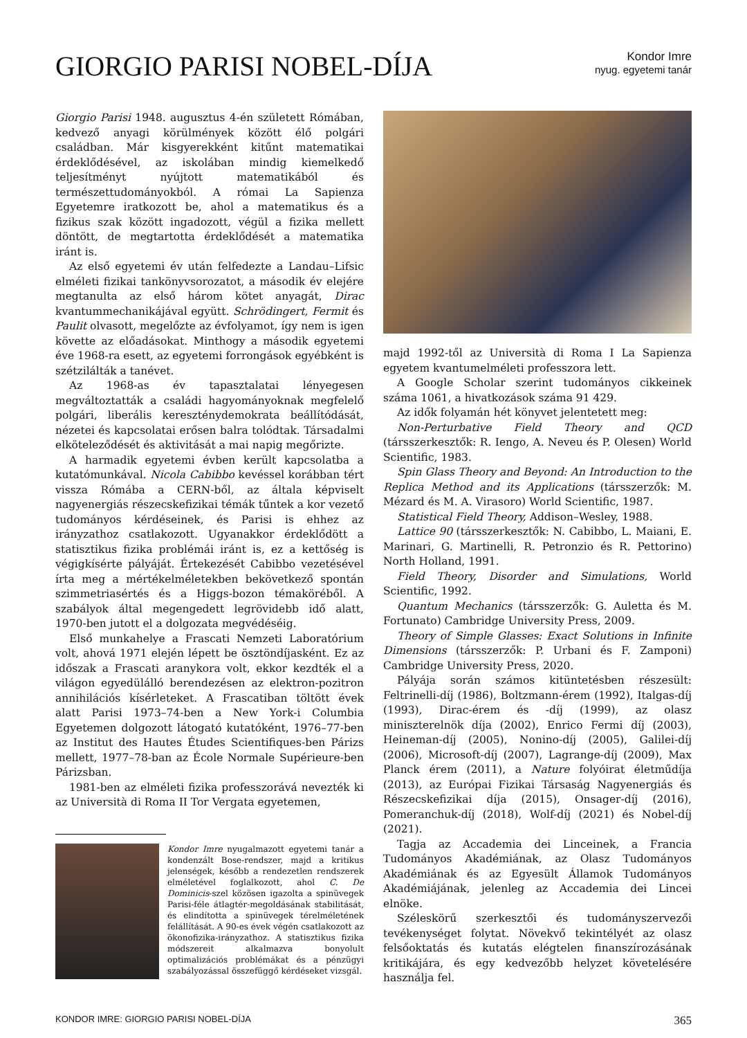GIORGIO PARISI NOBEL-DÍJA
Kondor Imre
nyug. egyetemi tanár
Giorgio Parisi 1948. augusztus 4-én született Rómában, kedvező anyagi körülmények között élő polgári családban. Már kisgyerekként kitűnt matematikai érdeklődésével, az iskolában mindig kiemelkedő teljesítményt nyújtott matematikából és természettudományokból. A római La Sapienza Egyetemre iratkozott be, ahol a matematikus és a fizikus szak között ingadozott, végül a fizika mellett döntött, de megtartotta érdeklődését a matematika iránt is.
Az első egyetemi év után felfedezte a Landau–Lifsic elméleti fizikai tankönyvsorozatot, a második év elejére megtanulta az első három kötet anyagát, Dirac kvantummechanikájával együtt. Schrödingert, Fermit és Paulit olvasott, megelőzte az évfolyamot, így nem is igen követte az előadásokat. Minthogy a második egyetemi éve 1968-ra esett, az egyetemi forrongások egyébként is szétzilálták a tanévet.
Az 1968-as év tapasztalatai lényegesen megváltoztatták a családi hagyományoknak megfelelő polgári, liberális kereszténydemokrata beállítódását, nézetei és kapcsolatai erősen balra tolódtak. Társadalmi elköteleződését és aktivitását a mai napig megőrizte.
A harmadik egyetemi évben került kapcsolatba a kutatómunkával. Nicola Cabibbo kevéssel korábban tért vissza Rómába a CERN-ből, az általa képviselt nagyenergiás részecskefizikai témák tűntek a kor vezető tudományos kérdéseinek, és Parisi is ehhez az irányzathoz csatlakozott. Ugyanakkor érdeklődött a statisztikus fizika problémái iránt is, ez a kettőség is végigkísérte pályáját. Értekezését Cabibbo vezetésével írta meg a mértékelméletekben bekövetkező spontán szimmetriasértés és a Higgs-bozon témaköréből. A szabályok által megengedett legrövidebb idő alatt, 1970-ben jutott el a dolgozata megvédéséig.
Első munkahelye a Frascati Nemzeti Laboratórium volt, ahová 1971 elején lépett be ösztöndíjasként. Ez az időszak a Frascati aranykora volt, ekkor kezdték el a világon egyedülálló berendezésen az elektron-pozitron annihilációs kísérleteket. A Frascatiban töltött évek alatt Parisi 1973–74-ben a New York-i Columbia Egyetemen dolgozott látogató kutatóként, 1976–77-ben az Institut des Hautes Études Scientifiques-ben Párizs mellett, 1977–78-ban az École Normale Supérieure-ben Párizsban.
1981-ben az elméleti fizika professzorává nevezték ki az Università di Roma II Tor Vergata egyetemen,
Kondor Imre nyugalmazott egyetemi tanár a kondenzált Bose-rendszer, majd a kritikus jelenségek, később a rendezetlen rendszerek elméletével foglalkozott, ahol C. De Dominicis-szel közösen igazolta a spinüvegek Parisi-féle átlagtér-megoldásának stabilitását, és elindította a spinüvegek térelméletének felállítását. A 90-es évek végén csatlakozott az ökonofizika-irányzathoz. A statisztikus fizika módszereit alkalmazva bonyolult optimalizációs problémákat és a pénzügyi szabályozással összefüggő kérdéseket vizsgál.
majd 1992-től az Università di Roma I La Sapienza egyetem kvantumelméleti professzora lett.
A Google Scholar szerint tudományos cikkeinek száma 1061, a hivatkozások száma 91 429.
Az idők folyamán hét könyvet jelentetett meg:
Non-Perturbative Field Theory and QCD (társszerkesztők: R. Iengo, A. Neveu és P. Olesen) World Scientific, 1983.
Spin Glass Theory and Beyond: An Introduction to the Replica Method and its Applications (társszerzők: M. Mézard és M. A. Virasoro) World Scientific, 1987.
Statistical Field Theory, Addison–Wesley, 1988.
Lattice 90 (társszerkesztők: N. Cabibbo, L. Maiani, E. Marinari, G. Martinelli, R. Petronzio és R. Pettorino) North Holland, 1991.
Field Theory, Disorder and Simulations, World Scientific, 1992.
Quantum Mechanics (társszerzők: G. Auletta és M. Fortunato) Cambridge University Press, 2009.
Theory of Simple Glasses: Exact Solutions in Infinite Dimensions (társszerzők: P. Urbani és F. Zamponi) Cambridge University Press, 2020.
Pályája során számos kitüntetésben részesült: Feltrinelli-díj (1986), Boltzmann-érem (1992), Italgas-díj (1993), Dirac-érem és -díj (1999), az olasz miniszterelnök díja (2002), Enrico Fermi díj (2003), Heineman-díj (2005), Nonino-díj (2005), Galilei-díj (2006), Microsoft-díj (2007), Lagrange-díj (2009), Max Planck érem (2011), a Nature folyóirat életműdíja (2013), az Európai Fizikai Társaság Nagyenergiás és Részecskefizikai díja (2015), Onsager-díj (2016), Pomeranchuk-díj (2018), Wolf-díj (2021) és Nobel-díj (2021).
Tagja az Accademia dei Linceinek, a Francia Tudományos Akadémiának, az Olasz Tudományos Akadémiának és az Egyesült Államok Tudományos Akadémiájának, jelenleg az Accademia dei Lincei elnöke.
Széleskörű szerkesztői és tudományszervezői tevékenységet folytat. Növekvő tekintélyét az olasz felsőoktatás és kutatás elégtelen finanszírozásának kritikájára, és egy kedvezőbb helyzet követelésére használja fel.
KONDOR IMRE: GIORGIO PARISI NOBEL-DÍJA 365